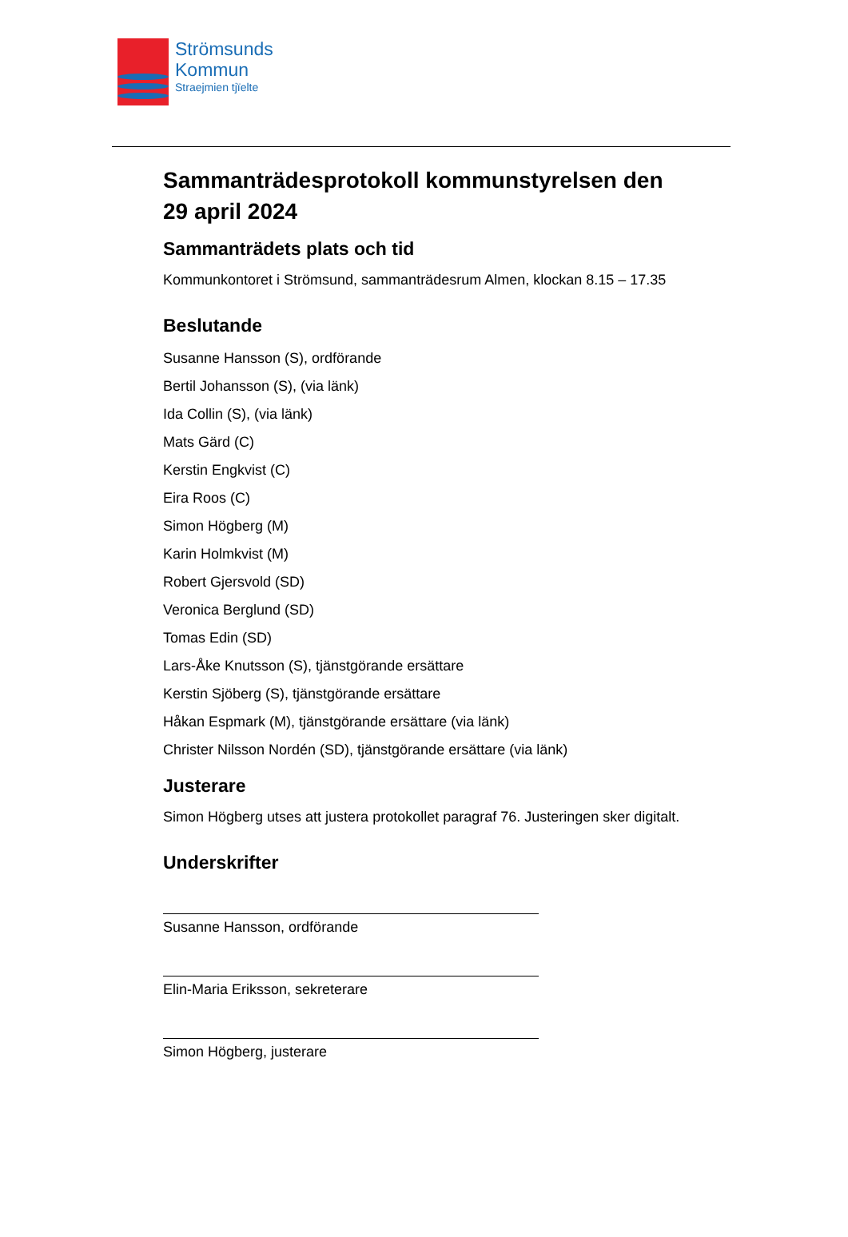Strömsunds
Kommun
Straejmien tjïelte
Sammanträdesprotokoll kommunstyrelsen den 29 april 2024
Sammanträdets plats och tid
Kommunkontoret i Strömsund, sammanträdesrum Almen, klockan 8.15 – 17.35
Beslutande
Susanne Hansson (S), ordförande
Bertil Johansson (S), (via länk)
Ida Collin (S), (via länk)
Mats Gärd (C)
Kerstin Engkvist (C)
Eira Roos (C)
Simon Högberg (M)
Karin Holmkvist (M)
Robert Gjersvold (SD)
Veronica Berglund (SD)
Tomas Edin (SD)
Lars-Åke Knutsson (S), tjänstgörande ersättare
Kerstin Sjöberg (S), tjänstgörande ersättare
Håkan Espmark (M), tjänstgörande ersättare (via länk)
Christer Nilsson Nordén (SD), tjänstgörande ersättare (via länk)
Justerare
Simon Högberg utses att justera protokollet paragraf 76. Justeringen sker digitalt.
Underskrifter
Susanne Hansson, ordförande
Elin-Maria Eriksson, sekreterare
Simon Högberg, justerare